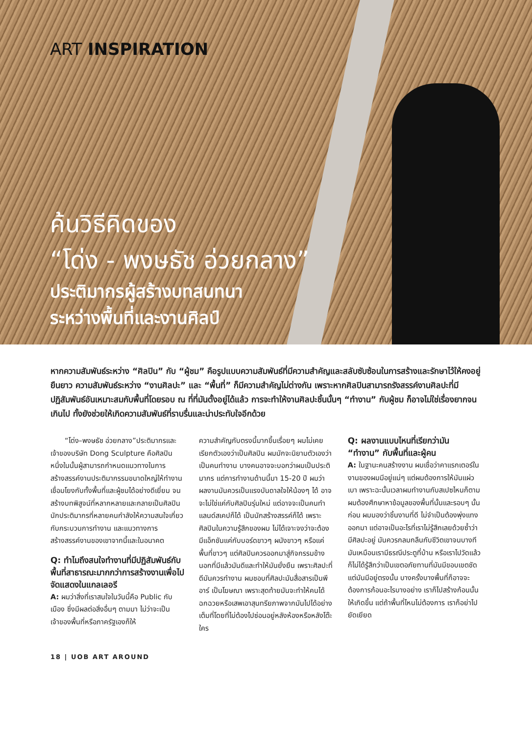ART INSPIRATION
ค้นวิธีคิดของ
“โด่ง - พงษธัช อ่วยกลาง”
ประติมากรผู้สร้างบทสนทนา
ระหว่างพื้นที่และงานศิลป์
หากความสัมพันธ์ระหว่าง “ศิลปิน” กับ “ผู้ชม” คือรูปแบบความสัมพันธ์ที่มีความสำคัญและสลับซับซ้อนในการสร้างและรักษาไว้ให้คงอยู่ยืนยาว ความสัมพันธ์ระหว่าง “งานศิลปะ” และ “พื้นที่” ก็มีความสำคัญไม่ต่างกัน เพราะหากศิลปินสามารถรังสรรค์งานศิลปะที่มีปฏิสัมพันธ์อันเหมาะสมกับพื้นที่โดยรอบ ณ ที่ที่มันตั้งอยู่ได้แล้ว การจะทำให้งานศิลปะชิ้นนั้นๆ “ทำงาน” กับผู้ชม ก็อาจไม่ใช่เรื่องยากจนเกินไป ทั้งยังช่วยให้เกิดความสัมพันธ์ที่ราบรื่นและน่าประทับใจอีกด้วย
  “โด่ง–พงษธัช อ่วยกลาง”ประติมากรและเจ้าของบริษัท Dong Sculpture คือศิลปินหนึ่งในนั้นผู้สามารถกำหนดแนวทางในการสร้างสรรค์งานประติมากรรมขนาดใหญ่ให้ทำงานเชื่อมโยงกับทั้งพื้นที่และผู้ชมได้อย่างดีเยี่ยม จนสร้างบทพิสูจน์ที่หลากหลายและกลายเป็นศิลปินนักประติมากรที่หลายคนกำลังให้ความสนใจเกี่ยวกับกระบวนการทำงาน และแนวทางการสร้างสรรค์งานของเขาจากนี้และในอนาคต
Q: ทำไมถึงสนใจทำงานที่มีปฏิสัมพันธ์กับพื้นที่สาธารณะมากกว่าการสร้างงานเพื่อไปจัดแสดงในแกลเลอรี
A: ผมว่าสิ่งที่เราสนใจในวันนี้คือ Public กับเมือง ซึ่งมีผลต่อสิ่งอื่นๆ ตามมา ไม่ว่าจะเป็นเจ้าของพื้นที่หรือภาครัฐเองก็ให้
ความสำคัญกับตรงนี้มากขึ้นเรื่อยๆ ผมไม่เคยเรียกตัวเองว่าเป็นศิลปิน ผมมักจะนิยามตัวเองว่าเป็นคนทำงาน บางคนอาจจะบอกว่าผมเป็นประติมากร แต่การทำงานด้านนี้มา 15-20 ปี ผมว่าผลงานมันควรเป็นแรงบันดาลใจให้น้องๆ ได้ อาจจะไม่ใช่แค่กับศิลปินรุ่นใหม่ แต่อาจจะเป็นคนทำแลนด์สเคปก็ได้ เป็นนักสร้างสรรค์ก็ได้ เพราะศิลปินในความรู้สึกของผม ไม่ได้เจาะจงว่าจะต้องมีแอ็กชันแค่กับบอร์ดขาวๆ ผนังขาวๆ หรือแค่พื้นที่ขาวๆ แต่ศิลปินควรออกมาสู่กิจกรรมข้างนอกที่มีแล้วมันดีและทำให้มันยั่งยืน เพราะศิลปะที่ดีมันควรทำงาน ผมชอบที่ศิลปะมันสื่อสารเป็นพีอาร์ เป็นโฆษณา เพราะสุดท้ายมันจะทำให้คนได้ฉกฉวยหรือเสพเอาสุนทรียภาพจากมันไปได้อย่างเต็มที่โดยที่ไม่ต้องไปซ่อนอยู่หลังห้องหรือหลังโต๊ะใคร
Q: ผลงานแบบไหนที่เรียกว่ามัน “ทำงาน” กับพื้นที่และผู้คน
A: ในฐานะคนสร้างงาน ผมเชื่อว่าคาแรกเตอร์ในงานของผมมีอยู่แน่ๆ แต่ผมต้องการให้มันแผ่วเบา เพราะฉะนั้นเวลาผมทำงานกับสเปซไหนก็ตาม ผมต้องศึกษาหาข้อมูลของพื้นที่นั้นและรอบๆ นั้นก่อน ผมมองว่าชิ้นงานที่ดี ไม่จำเป็นต้องพุ่งแทงออกมา แต่อาจเป็นอะไรที่เราไม่รู้สึกเลยด้วยซ้ำว่ามีศิลปะอยู่ มันควรกลมกลืนกับชีวิตเขาจนบางทีมันเหมือนเรามีธรณีประตูที่บ้าน หรือเราไปวัดแล้วก็ไม่ได้รู้สึกว่าเป็นเขตอภัยทานที่มันมีขอบเขตชัด แต่มันมีอยู่ตรงนั้น บางครั้งบางพื้นที่ก็อาจจะต้องการก้อนอะไรบางอย่าง เราก็ไปสร้างก้อนนั้นให้เกิดขึ้น แต่ถ้าพื้นที่ไหนไม่ต้องการ เราก็อย่าไปยัดเยียด
18 | UOB ART AROUND